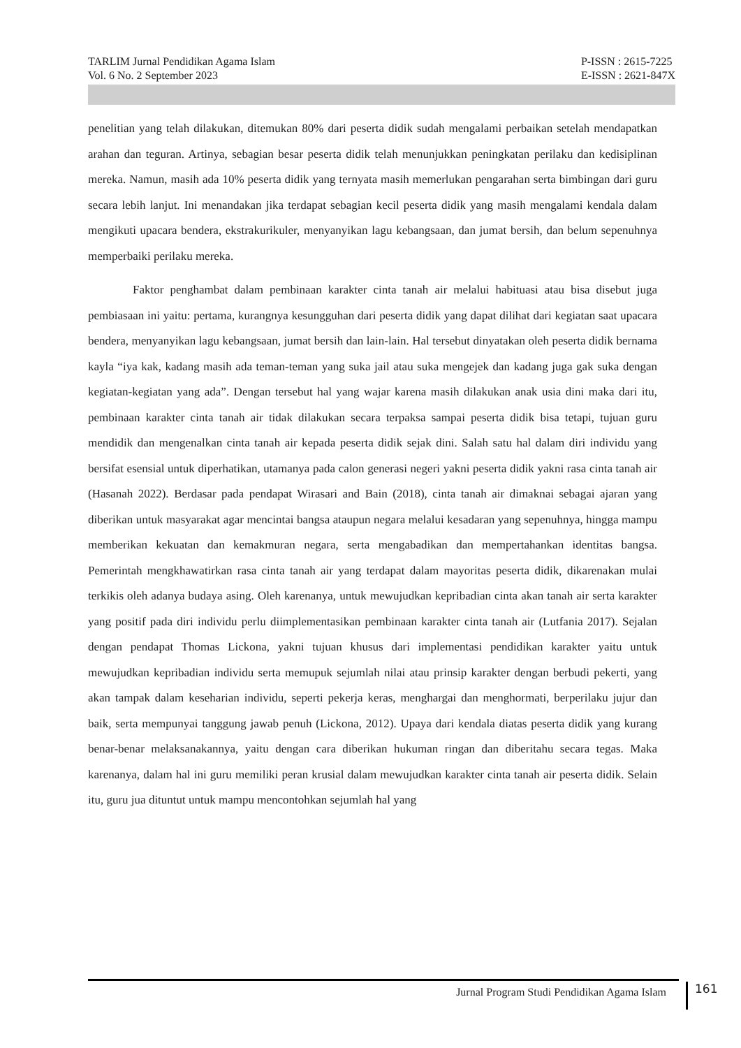TARLIM Jurnal Pendidikan Agama Islam
Vol. 6 No. 2 September 2023
P-ISSN : 2615-7225
E-ISSN : 2621-847X
penelitian yang telah dilakukan, ditemukan 80% dari peserta didik sudah mengalami perbaikan setelah mendapatkan arahan dan teguran. Artinya, sebagian besar peserta didik telah menunjukkan peningkatan perilaku dan kedisiplinan mereka. Namun, masih ada 10% peserta didik yang ternyata masih memerlukan pengarahan serta bimbingan dari guru secara lebih lanjut. Ini menandakan jika terdapat sebagian kecil peserta didik yang masih mengalami kendala dalam mengikuti upacara bendera, ekstrakurikuler, menyanyikan lagu kebangsaan, dan jumat bersih, dan belum sepenuhnya memperbaiki perilaku mereka.
Faktor penghambat dalam pembinaan karakter cinta tanah air melalui habituasi atau bisa disebut juga pembiasaan ini yaitu: pertama, kurangnya kesungguhan dari peserta didik yang dapat dilihat dari kegiatan saat upacara bendera, menyanyikan lagu kebangsaan, jumat bersih dan lain-lain. Hal tersebut dinyatakan oleh peserta didik bernama kayla “iya kak, kadang masih ada teman-teman yang suka jail atau suka mengejek dan kadang juga gak suka dengan kegiatan-kegiatan yang ada”. Dengan tersebut hal yang wajar karena masih dilakukan anak usia dini maka dari itu, pembinaan karakter cinta tanah air tidak dilakukan secara terpaksa sampai peserta didik bisa tetapi, tujuan guru mendidik dan mengenalkan cinta tanah air kepada peserta didik sejak dini. Salah satu hal dalam diri individu yang bersifat esensial untuk diperhatikan, utamanya pada calon generasi negeri yakni peserta didik yakni rasa cinta tanah air (Hasanah 2022). Berdasar pada pendapat Wirasari and Bain (2018), cinta tanah air dimaknai sebagai ajaran yang diberikan untuk masyarakat agar mencintai bangsa ataupun negara melalui kesadaran yang sepenuhnya, hingga mampu memberikan kekuatan dan kemakmuran negara, serta mengabadikan dan mempertahankan identitas bangsa. Pemerintah mengkhawatirkan rasa cinta tanah air yang terdapat dalam mayoritas peserta didik, dikarenakan mulai terkikis oleh adanya budaya asing. Oleh karenanya, untuk mewujudkan kepribadian cinta akan tanah air serta karakter yang positif pada diri individu perlu diimplementasikan pembinaan karakter cinta tanah air (Lutfania 2017). Sejalan dengan pendapat Thomas Lickona, yakni tujuan khusus dari implementasi pendidikan karakter yaitu untuk mewujudkan kepribadian individu serta memupuk sejumlah nilai atau prinsip karakter dengan berbudi pekerti, yang akan tampak dalam keseharian individu, seperti pekerja keras, menghargai dan menghormati, berperilaku jujur dan baik, serta mempunyai tanggung jawab penuh (Lickona, 2012). Upaya dari kendala diatas peserta didik yang kurang benar-benar melaksanakannya, yaitu dengan cara diberikan hukuman ringan dan diberitahu secara tegas. Maka karenanya, dalam hal ini guru memiliki peran krusial dalam mewujudkan karakter cinta tanah air peserta didik. Selain itu, guru jua dituntut untuk mampu mencontohkan sejumlah hal yang
Jurnal Program Studi Pendidikan Agama Islam 161